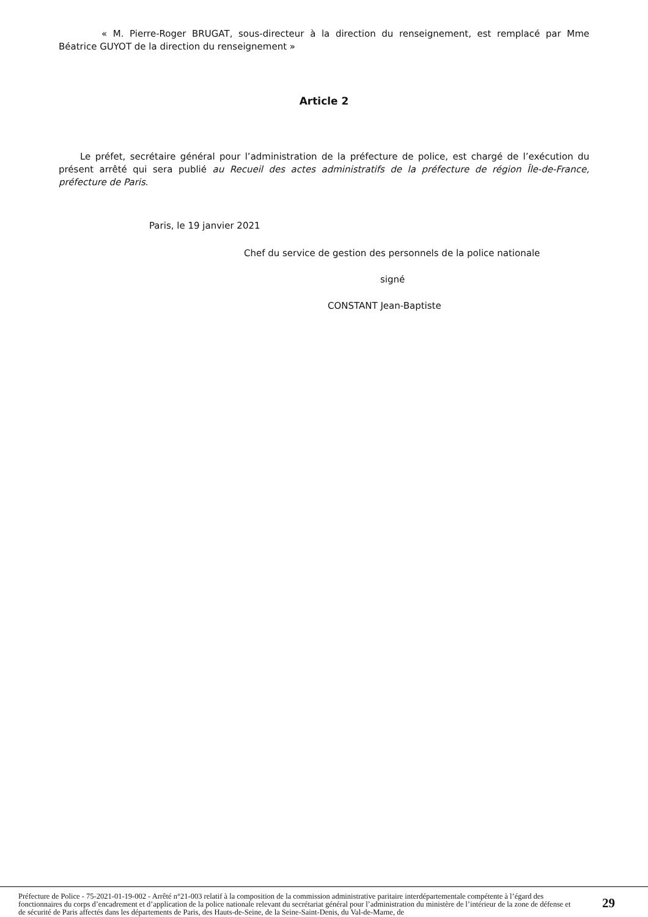« M. Pierre-Roger BRUGAT, sous-directeur à la direction du renseignement, est remplacé par Mme Béatrice GUYOT de la direction du renseignement »
Article 2
Le préfet, secrétaire général pour l’administration de la préfecture de police, est chargé de l’exécution du présent arrêté qui sera publié au Recueil des actes administratifs de la préfecture de région Île-de-France, préfecture de Paris.
Paris, le 19 janvier 2021
Chef du service de gestion des personnels de la police nationale
signé
CONSTANT Jean-Baptiste
Préfecture de Police - 75-2021-01-19-002 - Arrêté n°21-003 relatif à la composition de la commission administrative paritaire interdépartementale compétente à l’égard des fonctionnaires du corps d’encadrement et d’application de la police nationale relevant du secrétariat général pour l’administration du ministère de l’intérieur de la zone de défense et de sécurité de Paris affectés dans les départements de Paris, des Hauts-de-Seine, de la Seine-Saint-Denis, du Val-de-Marne, de
29